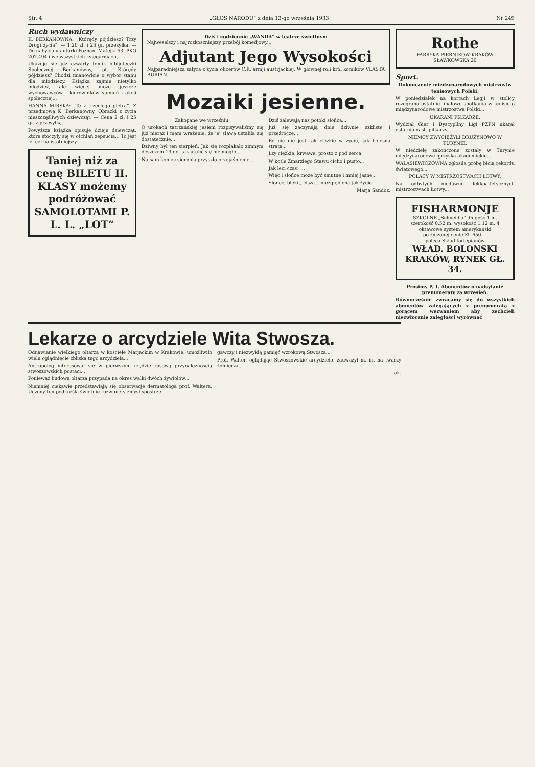Str. 4 „GŁOS NARODU“ z dnia 13-go września 1933 Nr 249
Ruch wydawniczy
K. BERKANOWNA. „Którędy pójdziesz? Trzy Drogi życia“. — 1.20 zł. i 25 gr. przesyłka. — Do nabycia u autorki Poznań, Matejki 53. PKO 202.494 i we wszystkich księgarniach.
Ukazuje się już czwarty tomik bibljoteczki Społecznej Berkanówny, pt. Którędy pójdziesz? Chodzi mianowicie o wybór stanu dla młodzieży. Książka zajmie nietylko młodzież, ale więcej może jeszcze wychowawców i kierowników sumień i akcji społecznej...
HANNA MIRSKA: „Te z trzeciego piętra“. Z przedmową K. Berkanówny. Obrazki z życia nieszczęśliwych dziewcząt. — Cena 2 zł. i 25 gr. z przesyłką.
Powyższa książka opisuje dzieje dziewcząt, które stoczyły się w otchłań zepsucia... To jest jej cel najistotniejszy.
Taniej niż za cenę BILETU II. KLASY możemy podróżować SAMOLOTAMI P. L. L. „LOT“
Dziś i codziennie „WANDA“ w teatrze świetlnym
Najweselszy i najrozkoszniejszy przebój komedjowy...
Adjutant Jego Wysokości
Najparadniejsza satyra z życia oficerów C.K. armji austrjackiej. W głównej roli król komików VLASTA BURIAN
Mozaiki jesienne.
Zakopane we wrześniu.
O urokach tatrzańskiej jesieni rozpisywaliśmy się już nieraz i mam wrażenie, że jej sława ustaliła się dostatecznie...
Dziwny był ten sierpień. Jak się rozpłakało zimnym deszczem 19-go, tak utulić się nie mogło...
Na sam koniec sierpnia przyszło przejaśnienie...
Dziś zalewają nas potoki słońca...
Już się zaczynają dnie dziwnie szkliste i przeźrocze...
Bo nic nie jest tak ciężkie w życiu, jak bolesna strata...
Łzy ciężkie, krwawe, prosto z pod serca.
W kotle Zmarzłego Stawu cicho i pusto...
Jak leci czas! ...
Więc i słońce może być smutne i mniej jasne...
Słońce, błękit, cisza... niezgłębiona jak życie.
Marja Sandoz.
Rothe
FABRYKA PIERNIKÓW KRAKÓW SŁAWKOWSKA 20
Sport.
Dokończenie międzynarodowych mistrzostw tenisowych Polski.
W poniedziałek na kortach Legji w stolicy rozegrano ostatnie finałowe spotkania w tenisie o międzynarodowe mistrzostwa Polski...
UKARANI PIŁKARZE.
Wydział Gier i Dyscypliny Ligi PZPN ukarał ostatnio nast. piłkarzy...
NIEMCY ZWYCIĘŻYLI DRUŻYNOWO W TURYNIE.
W niedzielę zakończone zostały w Turynie międzynarodowe igrzyska akademickie...
WALASIEWICZÓWNA zgłosiła próbę bicia rekordu światowego...
POLACY W MISTRZOSTWACH ŁOTWY.
Na odbytych niedawno lekkoatletycznych mistrzostwach Łotwy...
FISHARMONJE
SZKOLNE „Schneid'a“ długość 1 m, szerokość 0.52 m, wysokość 1.12 m, 4 oktawowe system amerykański
po zniżonej cenie Zł. 650.—
poleca Skład fortepianów
WŁAD. BOLONSKI KRAKÓW, RYNEK GŁ. 34.
Prosimy P. T. Abonentów o nadsyłanie prenumeraty za wrzesień.
Równocześnie zwracamy się do wszystkich abonentów zalegających z prenumeratą z gorącem wezwaniem aby zechcieli niezwłocznie zaległości wyrównać
Lekarze o arcydziele Wita Stwosza.
Odnawianie wielkiego ołtarza w kościele Marjackim w Krakowie, umożliwiło wielu oglądnięcie zbliska tego arcydzieła...
Antropolog interesował się w pierwszym rzędzie rasową przynależnością stwoszowskich postaci...
Ponieważ budowa ołtarza przypada na okres walki dwóch żywiołów...
Niemniej ciekawie przedstawiają się obserwacje dermatologa prof. Waltera. Uczony ten podkreśla świetnie rozwinięty zmysł spostrze-
gawczy i niezwykłą pamięć wzrokową Stwosza...
Prof. Walter, oglądając Stwoszowskie arcydzieło, zauważył m. in. na twarzy żołnierza...
ak.